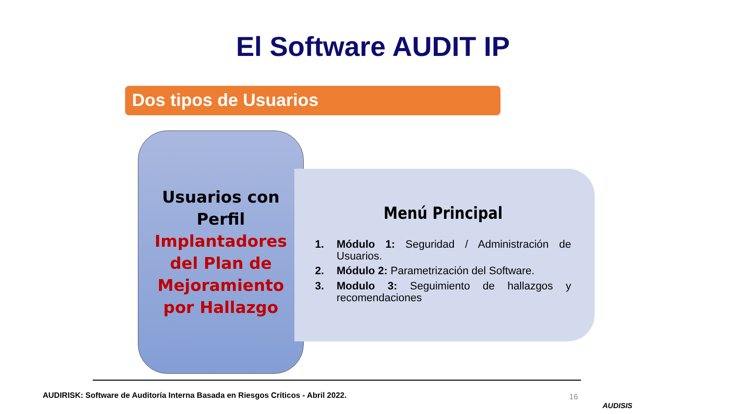El Software AUDIT IP
Dos tipos de Usuarios
Usuarios con
Perfil
Implantadores
del Plan de
Mejoramiento
por Hallazgo
Menú Principal
1. Módulo 1: Seguridad / Administración de Usuarios.
2. Módulo 2: Parametrización del Software.
3. Modulo 3: Seguimiento de hallazgos y recomendaciones
AUDIRISK: Software de Auditoría Interna Basada en Riesgos Críticos - Abril 2022.
16
AUDISIS